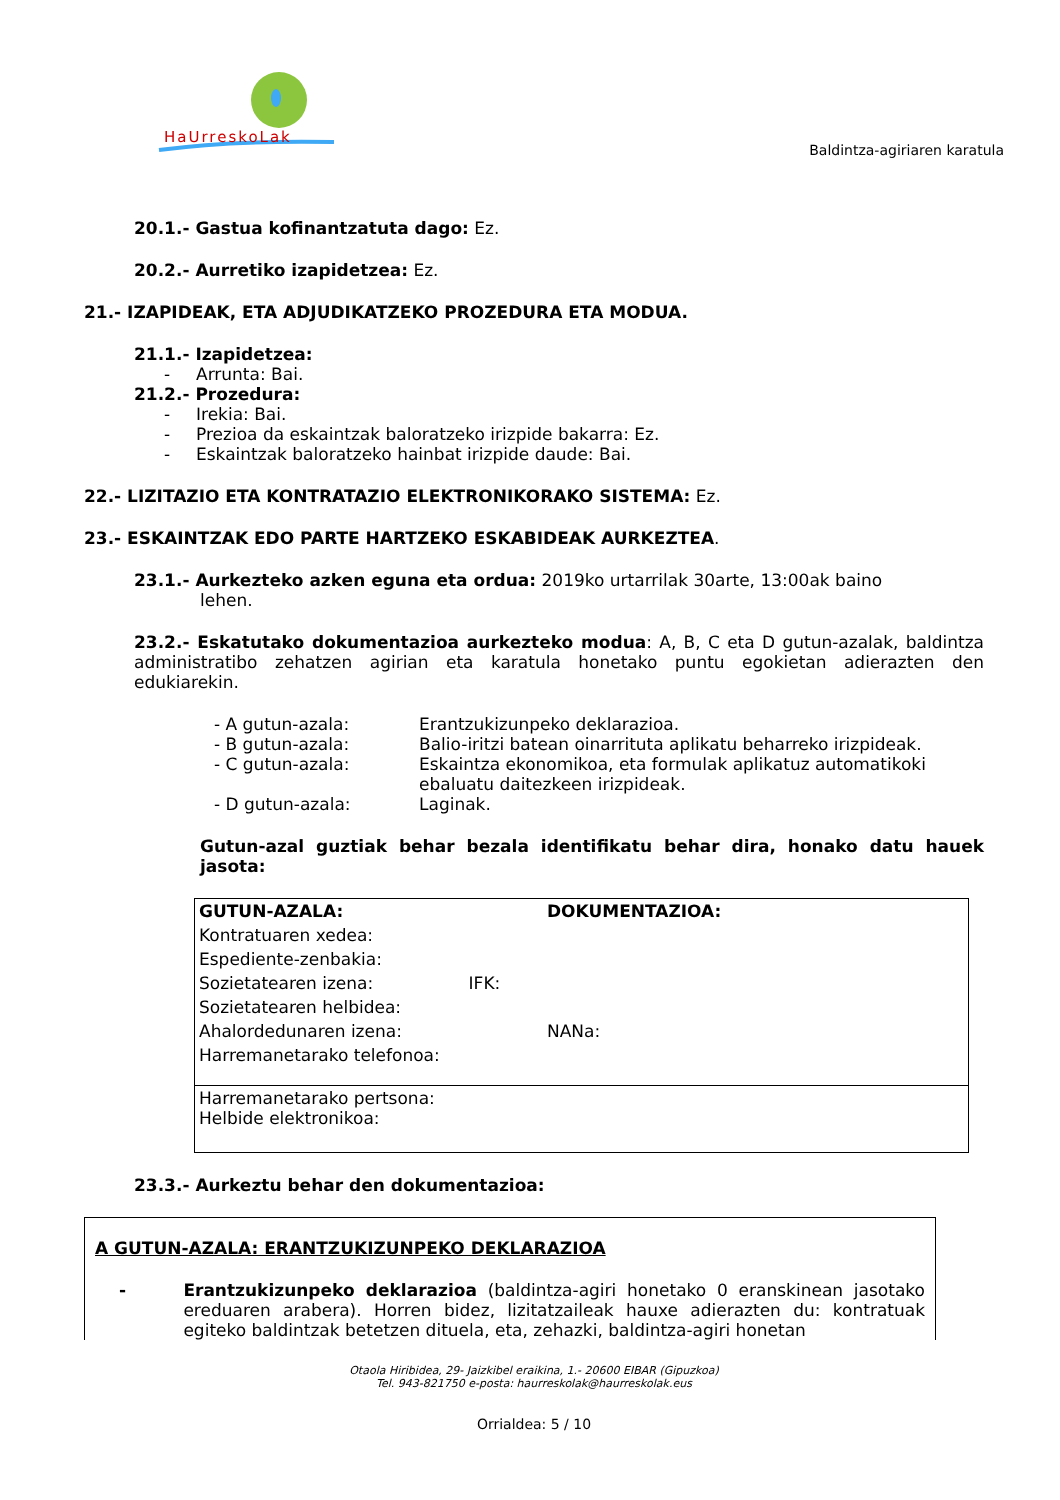HaUrreskoLak
Baldintza-agiriaren karatula
20.1.- Gastua kofinantzatuta dago: Ez.
20.2.- Aurretiko izapidetzea: Ez.
21.- IZAPIDEAK, ETA ADJUDIKATZEKO PROZEDURA ETA MODUA.
21.1.- Izapidetzea:
- Arrunta: Bai.
21.2.- Prozedura:
- Irekia: Bai.
- Prezioa da eskaintzak baloratzeko irizpide bakarra: Ez.
- Eskaintzak baloratzeko hainbat irizpide daude: Bai.
22.- LIZITAZIO ETA KONTRATAZIO ELEKTRONIKORAKO SISTEMA: Ez.
23.- ESKAINTZAK EDO PARTE HARTZEKO ESKABIDEAK AURKEZTEA.
23.1.- Aurkezteko azken eguna eta ordua: 2019ko urtarrilak 30arte, 13:00ak baino
lehen.
23.2.- Eskatutako dokumentazioa aurkezteko modua: A, B, C eta D gutun-azalak, baldintza administratibo zehatzen agirian eta karatula honetako puntu egokietan adierazten den edukiarekin.
- A gutun-azala: Erantzukizunpeko deklarazioa. - B gutun-azala: Balio-iritzi batean oinarrituta aplikatu beharreko irizpideak. - C gutun-azala: Eskaintza ekonomikoa, eta formulak aplikatuz automatikoki ebaluatu daitezkeen irizpideak. - D gutun-azala: Laginak.
Gutun-azal guztiak behar bezala identifikatu behar dira, honako datu hauek jasota:
| GUTUN-AZALA: | DOKUMENTAZIOA: |
| Kontratuaren xedea: | |
| Espediente-zenbakia: | |
| Sozietatearen izena: IFK: | |
| Sozietatearen helbidea: | |
| Ahalordedunaren izena: | NANa: |
| Harremanetarako telefonoa: | |
| Harremanetarako pertsona: Helbide elektronikoa: | |
23.3.- Aurkeztu behar den dokumentazioa:
A GUTUN-AZALA: ERANTZUKIZUNPEKO DEKLARAZIOA
- Erantzukizunpeko deklarazioa (baldintza-agiri honetako 0 eranskinean jasotako ereduaren arabera). Horren bidez, lizitatzaileak hauxe adierazten du: kontratuak egiteko baldintzak betetzen dituela, eta, zehazki, baldintza-agiri honetan
Otaola Hiribidea, 29- Jaizkibel eraikina, 1.- 20600 EIBAR (Gipuzkoa)
Tel. 943-821750 e-posta: haurreskolak@haurreskolak.eus
Orrialdea: 5 / 10